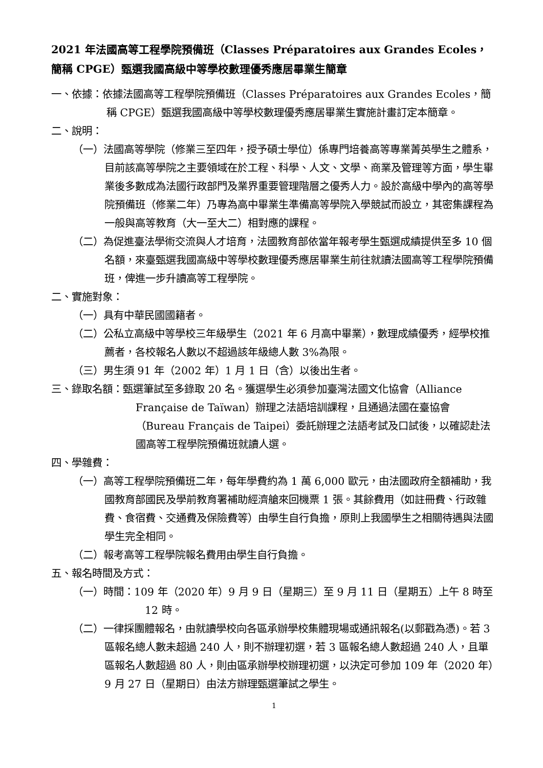2021 年法國高等工程學院預備班（Classes Préparatoires aux Grandes Ecoles，簡稱 CPGE）甄選我國高級中等學校數理優秀應居畢業生簡章
一、依據：依據法國高等工程學院預備班（Classes Préparatoires aux Grandes Ecoles，簡稱 CPGE）甄選我國高級中等學校數理優秀應居畢業生實施計畫訂定本簡章。
二、說明：
（一）法國高等學院（修業三至四年，授予碩士學位）係專門培養高等專業菁英學生之體系，目前該高等學院之主要領域在於工程、科學、人文、文學、商業及管理等方面，學生畢業後多數成為法國行政部門及業界重要管理階層之優秀人力。設於高級中學內的高等學院預備班（修業二年）乃專為高中畢業生準備高等學院入學競試而設立，其密集課程為一般與高等教育（大一至大二）相對應的課程。
（二）為促進臺法學術交流與人才培育，法國教育部依當年報考學生甄選成績提供至多 10 個名額，來臺甄選我國高級中等學校數理優秀應居畢業生前往就讀法國高等工程學院預備班，俾進一步升讀高等工程學院。
二、實施對象：
（一）具有中華民國國籍者。
（二）公私立高級中等學校三年級學生（2021 年 6 月高中畢業），數理成績優秀，經學校推薦者，各校報名人數以不超過該年級總人數 3%為限。
（三）男生須 91 年（2002 年）1 月 1 日（含）以後出生者。
三、錄取名額：甄選筆試至多錄取 20 名。獲選學生必須參加臺灣法國文化協會（Alliance Française de Taïwan）辦理之法語培訓課程，且通過法國在臺協會（Bureau Français de Taipei）委託辦理之法語考試及口試後，以確認赴法國高等工程學院預備班就讀人選。
四、學雜費：
（一）高等工程學院預備班二年，每年學費約為 1 萬 6,000 歐元，由法國政府全額補助，我國教育部國民及學前教育署補助經濟艙來回機票 1 張。其餘費用（如註冊費、行政雜費、食宿費、交通費及保險費等）由學生自行負擔，原則上我國學生之相關待遇與法國學生完全相同。
（二）報考高等工程學院報名費用由學生自行負擔。
五、報名時間及方式：
（一）時間：109 年（2020 年）9 月 9 日（星期三）至 9 月 11 日（星期五）上午 8 時至 12 時。
（二）一律採團體報名，由就讀學校向各區承辦學校集體現場或通訊報名(以郵戳為憑)。若 3 區報名總人數未超過 240 人，則不辦理初選，若 3 區報名總人數超過 240 人，且單區報名人數超過 80 人，則由區承辦學校辦理初選，以決定可參加 109 年（2020 年）9 月 27 日（星期日）由法方辦理甄選筆試之學生。
1